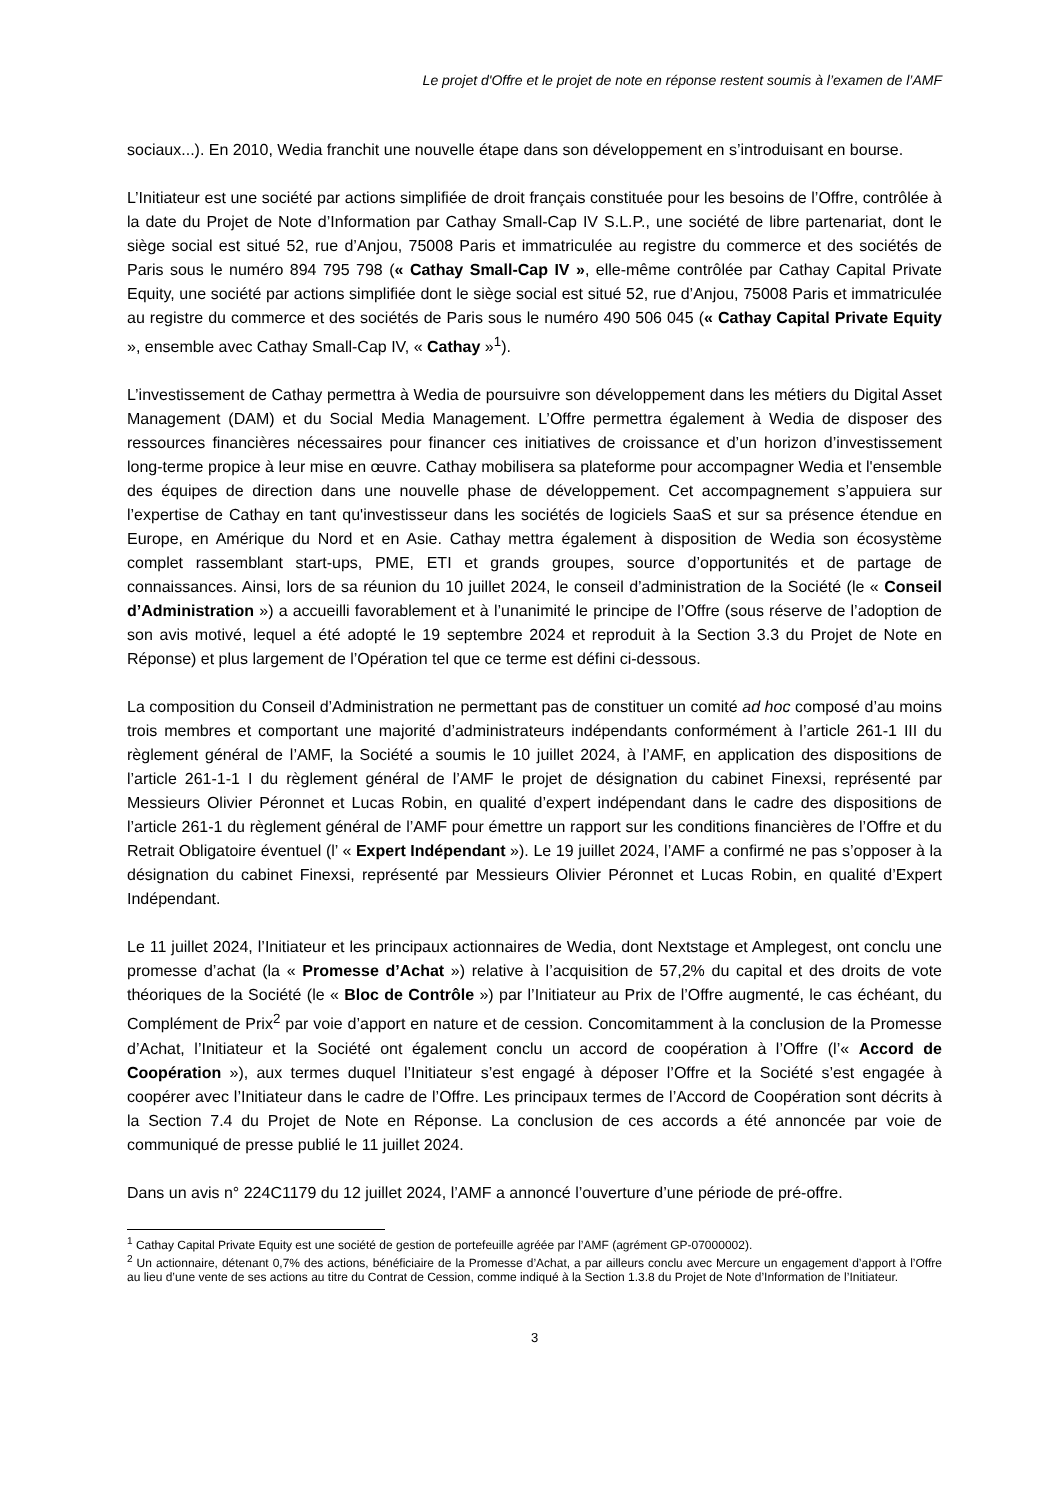Le projet d'Offre et le projet de note en réponse restent soumis à l’examen de l’AMF
sociaux...). En 2010, Wedia franchit une nouvelle étape dans son développement en s’introduisant en bourse.
L’Initiateur est une société par actions simplifiée de droit français constituée pour les besoins de l’Offre, contrôlée à la date du Projet de Note d’Information par Cathay Small-Cap IV S.L.P., une société de libre partenariat, dont le siège social est situé 52, rue d’Anjou, 75008 Paris et immatriculée au registre du commerce et des sociétés de Paris sous le numéro 894 795 798 (« Cathay Small-Cap IV », elle-même contrôlée par Cathay Capital Private Equity, une société par actions simplifiée dont le siège social est situé 52, rue d’Anjou, 75008 Paris et immatriculée au registre du commerce et des sociétés de Paris sous le numéro 490 506 045 (« Cathay Capital Private Equity », ensemble avec Cathay Small-Cap IV, « Cathay »<sup>1</sup>).
L’investissement de Cathay permettra à Wedia de poursuivre son développement dans les métiers du Digital Asset Management (DAM) et du Social Media Management. L’Offre permettra également à Wedia de disposer des ressources financières nécessaires pour financer ces initiatives de croissance et d’un horizon d’investissement long-terme propice à leur mise en œuvre. Cathay mobilisera sa plateforme pour accompagner Wedia et l'ensemble des équipes de direction dans une nouvelle phase de développement. Cet accompagnement s’appuiera sur l’expertise de Cathay en tant qu'investisseur dans les sociétés de logiciels SaaS et sur sa présence étendue en Europe, en Amérique du Nord et en Asie. Cathay mettra également à disposition de Wedia son écosystème complet rassemblant start-ups, PME, ETI et grands groupes, source d’opportunités et de partage de connaissances. Ainsi, lors de sa réunion du 10 juillet 2024, le conseil d’administration de la Société (le « Conseil d’Administration ») a accueilli favorablement et à l’unanimité le principe de l’Offre (sous réserve de l’adoption de son avis motivé, lequel a été adopté le 19 septembre 2024 et reproduit à la Section 3.3 du Projet de Note en Réponse) et plus largement de l’Opération tel que ce terme est défini ci-dessous.
La composition du Conseil d’Administration ne permettant pas de constituer un comité ad hoc composé d’au moins trois membres et comportant une majorité d’administrateurs indépendants conformément à l’article 261-1 III du règlement général de l’AMF, la Société a soumis le 10 juillet 2024, à l’AMF, en application des dispositions de l’article 261-1-1 I du règlement général de l’AMF le projet de désignation du cabinet Finexsi, représenté par Messieurs Olivier Péronnet et Lucas Robin, en qualité d’expert indépendant dans le cadre des dispositions de l’article 261-1 du règlement général de l’AMF pour émettre un rapport sur les conditions financières de l’Offre et du Retrait Obligatoire éventuel (l’ « Expert Indépendant »). Le 19 juillet 2024, l’AMF a confirmé ne pas s’opposer à la désignation du cabinet Finexsi, représenté par Messieurs Olivier Péronnet et Lucas Robin, en qualité d’Expert Indépendant.
Le 11 juillet 2024, l’Initiateur et les principaux actionnaires de Wedia, dont Nextstage et Amplegest, ont conclu une promesse d’achat (la « Promesse d’Achat ») relative à l’acquisition de 57,2% du capital et des droits de vote théoriques de la Société (le « Bloc de Contrôle ») par l’Initiateur au Prix de l’Offre augmenté, le cas échéant, du Complément de Prix<sup>2</sup> par voie d’apport en nature et de cession. Concomitamment à la conclusion de la Promesse d’Achat, l’Initiateur et la Société ont également conclu un accord de coopération à l’Offre (l’« Accord de Coopération »), aux termes duquel l’Initiateur s’est engagé à déposer l’Offre et la Société s’est engagée à coopérer avec l’Initiateur dans le cadre de l’Offre. Les principaux termes de l’Accord de Coopération sont décrits à la Section 7.4 du Projet de Note en Réponse. La conclusion de ces accords a été annoncée par voie de communiqué de presse publié le 11 juillet 2024.
Dans un avis n° 224C1179 du 12 juillet 2024, l’AMF a annoncé l’ouverture d’une période de pré-offre.
<sup>1</sup> Cathay Capital Private Equity est une société de gestion de portefeuille agréée par l’AMF (agrément GP-07000002).
<sup>2</sup> Un actionnaire, détenant 0,7% des actions, bénéficiaire de la Promesse d’Achat, a par ailleurs conclu avec Mercure un engagement d’apport à l’Offre au lieu d’une vente de ses actions au titre du Contrat de Cession, comme indiqué à la Section 1.3.8 du Projet de Note d’Information de l’Initiateur.
3